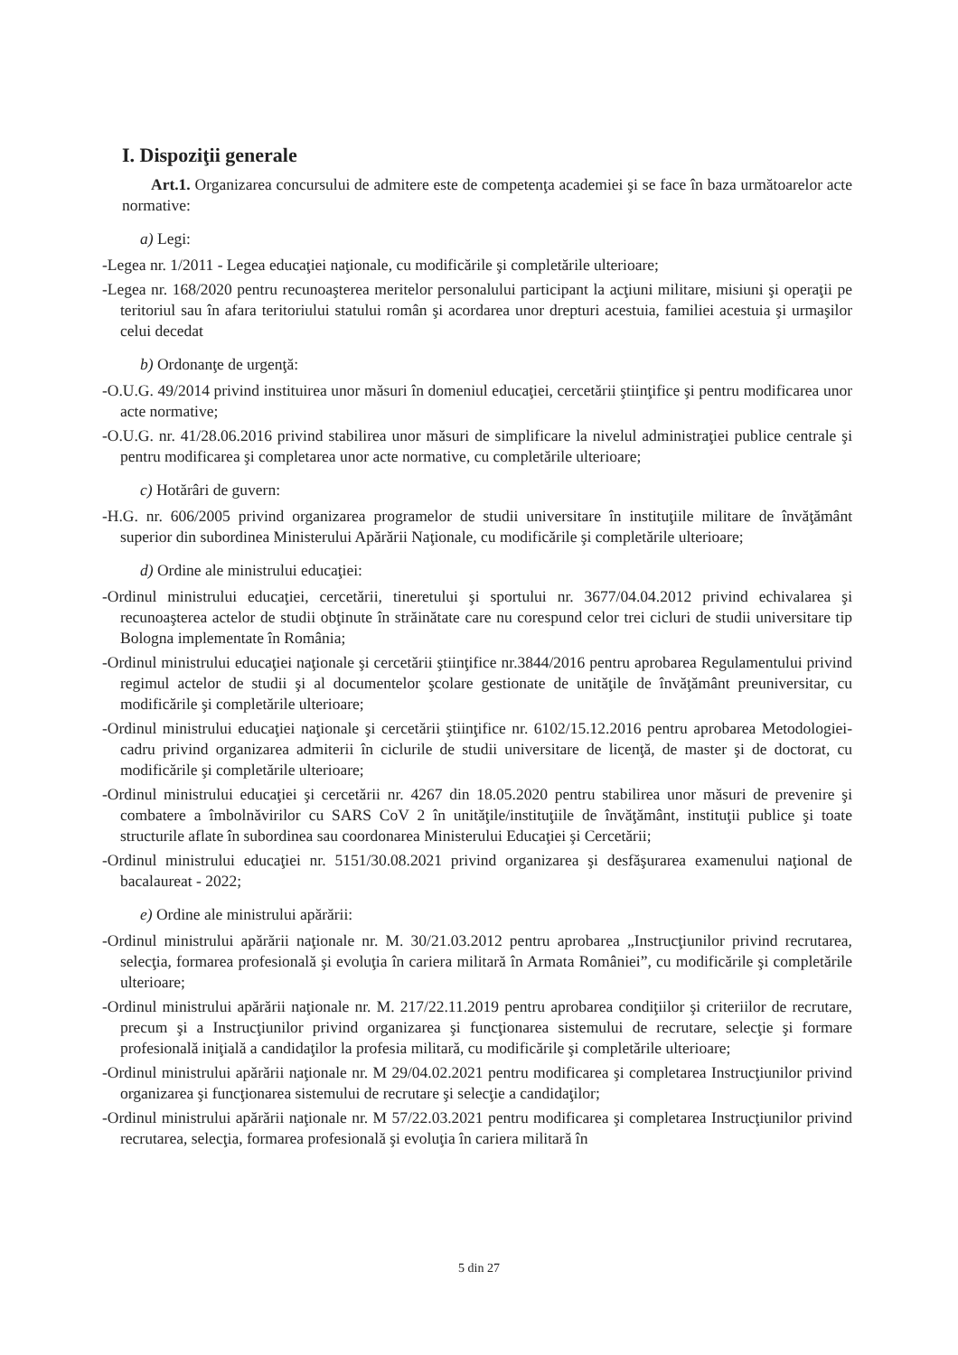I. Dispoziţii generale
Art.1. Organizarea concursului de admitere este de competenţa academiei şi se face în baza următoarelor acte normative:
a) Legi:
-Legea nr. 1/2011 - Legea educaţiei naţionale, cu modificările şi completările ulterioare;
-Legea nr. 168/2020 pentru recunoaşterea meritelor personalului participant la acţiuni militare, misiuni şi operaţii pe teritoriul sau în afara teritoriului statului român şi acordarea unor drepturi acestuia, familiei acestuia şi urmaşilor celui decedat
b) Ordonanţe de urgenţă:
-O.U.G. 49/2014 privind instituirea unor măsuri în domeniul educaţiei, cercetării ştiinţifice şi pentru modificarea unor acte normative;
-O.U.G. nr. 41/28.06.2016 privind stabilirea unor măsuri de simplificare la nivelul administraţiei publice centrale şi pentru modificarea şi completarea unor acte normative, cu completările ulterioare;
c) Hotărâri de guvern:
-H.G. nr. 606/2005 privind organizarea programelor de studii universitare în instituţiile militare de învăţământ superior din subordinea Ministerului Apărării Naţionale, cu modificările şi completările ulterioare;
d) Ordine ale ministrului educaţiei:
-Ordinul ministrului educaţiei, cercetării, tineretului şi sportului nr. 3677/04.04.2012 privind echivalarea şi recunoaşterea actelor de studii obţinute în străinătate care nu corespund celor trei cicluri de studii universitare tip Bologna implementate în România;
-Ordinul ministrului educaţiei naţionale şi cercetării ştiinţifice nr.3844/2016 pentru aprobarea Regulamentului privind regimul actelor de studii şi al documentelor şcolare gestionate de unităţile de învăţământ preuniversitar, cu modificările şi completările ulterioare;
-Ordinul ministrului educaţiei naţionale şi cercetării ştiinţifice nr. 6102/15.12.2016 pentru aprobarea Metodologiei-cadru privind organizarea admiterii în ciclurile de studii universitare de licenţă, de master şi de doctorat, cu modificările şi completările ulterioare;
-Ordinul ministrului educaţiei şi cercetării nr. 4267 din 18.05.2020 pentru stabilirea unor măsuri de prevenire şi combatere a îmbolnăvirilor cu SARS CoV 2 în unităţile/instituţiile de învăţământ, instituţii publice şi toate structurile aflate în subordinea sau coordonarea Ministerului Educaţiei şi Cercetării;
-Ordinul ministrului educaţiei nr. 5151/30.08.2021 privind organizarea şi desfăşurarea examenului naţional de bacalaureat - 2022;
e) Ordine ale ministrului apărării:
-Ordinul ministrului apărării naţionale nr. M. 30/21.03.2012 pentru aprobarea „Instrucţiunilor privind recrutarea, selecţia, formarea profesională şi evoluţia în cariera militară în Armata României”, cu modificările şi completările ulterioare;
-Ordinul ministrului apărării naţionale nr. M. 217/22.11.2019 pentru aprobarea condiţiilor şi criteriilor de recrutare, precum şi a Instrucţiunilor privind organizarea şi funcţionarea sistemului de recrutare, selecţie şi formare profesională iniţială a candidaţilor la profesia militară, cu modificările şi completările ulterioare;
-Ordinul ministrului apărării naţionale nr. M 29/04.02.2021 pentru modificarea şi completarea Instrucţiunilor privind organizarea şi funcţionarea sistemului de recrutare şi selecţie a candidaţilor;
-Ordinul ministrului apărării naţionale nr. M 57/22.03.2021 pentru modificarea şi completarea Instrucţiunilor privind recrutarea, selecţia, formarea profesională şi evoluţia în cariera militară în
5 din 27